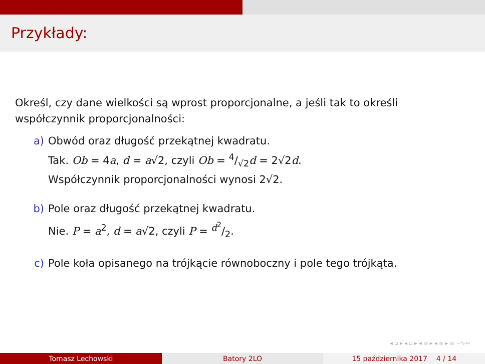Przykłady:
Określ, czy dane wielkości są wprost proporcjonalne, a jeśli tak to określi współczynnik proporcjonalności:
a) Obwód oraz długość przekątnej kwadratu.
Tak. Ob = 4a, d = a√2, czyli Ob = 4/√2d = 2√2d.
Współczynnik proporcjonalności wynosi 2√2.
b) Pole oraz długość przekątnej kwadratu.
Nie. P = a<sup>2</sup>, d = a√2, czyli P = d<sup>2</sup>/2.
c) Pole koła opisanego na trójkącie równoboczny i pole tego trójkąta.
◂ ▫ ▸ ◂ ▫ ▸ ◂ ≡ ▸ ◂ ≡ ▸ ≡ ∽∿∾
Tomasz Lechowski Batory 2LO 15 października 2017 4 / 14